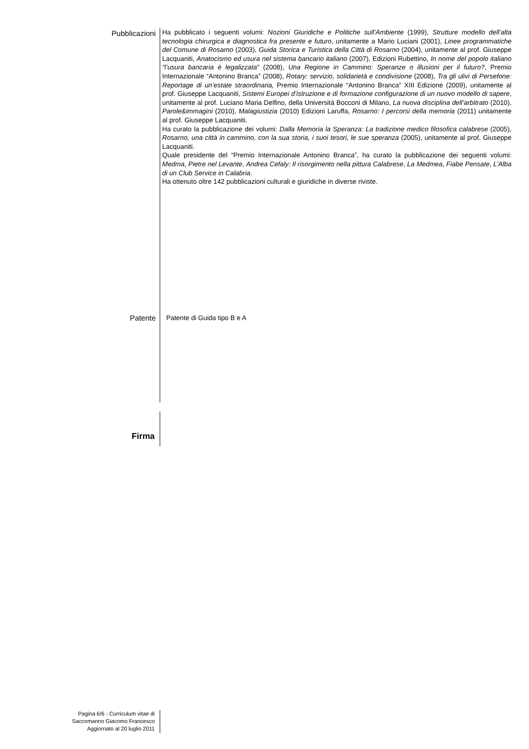Pubblicazioni
Ha pubblicato i seguenti volumi: Nozioni Giuridiche e Politiche sull’Ambiente (1999), Strutture modello dell’alta tecnologia chirurgica e diagnostica fra presente e futuro, unitamente a Mario Luciani (2001), Linee programmatiche del Comune di Rosarno (2003), Guida Storica e Turistica della Città di Rosarno (2004), unitamente al prof. Giuseppe Lacquaniti, Anatocismo ed usura nel sistema bancario italiano (2007), Edizioni Rubettino, In nome del popolo italiano “l’usura bancaria è legalizzata” (2008), Una Regione in Cammino: Speranze o illusioni per il futuro?, Premio Internazionale “Antonino Branca” (2008), Rotary: servizio, solidarietà e condivisione (2008), Tra gli ulivi di Persefone: Reportage di un’estate straordinaria, Premio Internazionale “Antonino Branca” XIII Edizione (2009), unitamente al prof. Giuseppe Lacquaniti, Sistemi Europei d’istruzione e di formazione configurazione di un nuovo modello di sapere, unitamente al prof. Luciano Maria Delfino, della Università Bocconi di Milano, La nuova disciplina dell’arbitrato (2010), Parole&immagini (2010), Malagiustizia (2010) Edizioni Laruffa, Rosarno: I percorsi della memoria (2011) unitamente al prof. Giuseppe Lacquaniti.
Ha curato la pubblicazione dei volumi: Dalla Memoria la Speranza: La tradizione medico filosofica calabrese (2005), Rosarno, una città in cammino, con la sua storia, i suoi tesori, le sue speranza (2005), unitamente al prof. Giuseppe Lacquaniti.
Quale presidente del “Premio Internazionale Antonino Branca”, ha curato la pubblicazione dei seguenti volumi: Medma, Pietre nel Levante, Andrea Cefaly: Il risorgimento nella pittura Calabrese, La Medmea, Fiabe Pensate, L’Alba di un Club Service in Calabria.
Ha ottenuto oltre 142 pubblicazioni culturali e giuridiche in diverse riviste.
Patente
Patente di Guida tipo B e A
Firma
Pagina 6/6 - Curriculum vitae di
Saccomanno Giacomo Francesco
Aggiornato al 20 luglio 2011